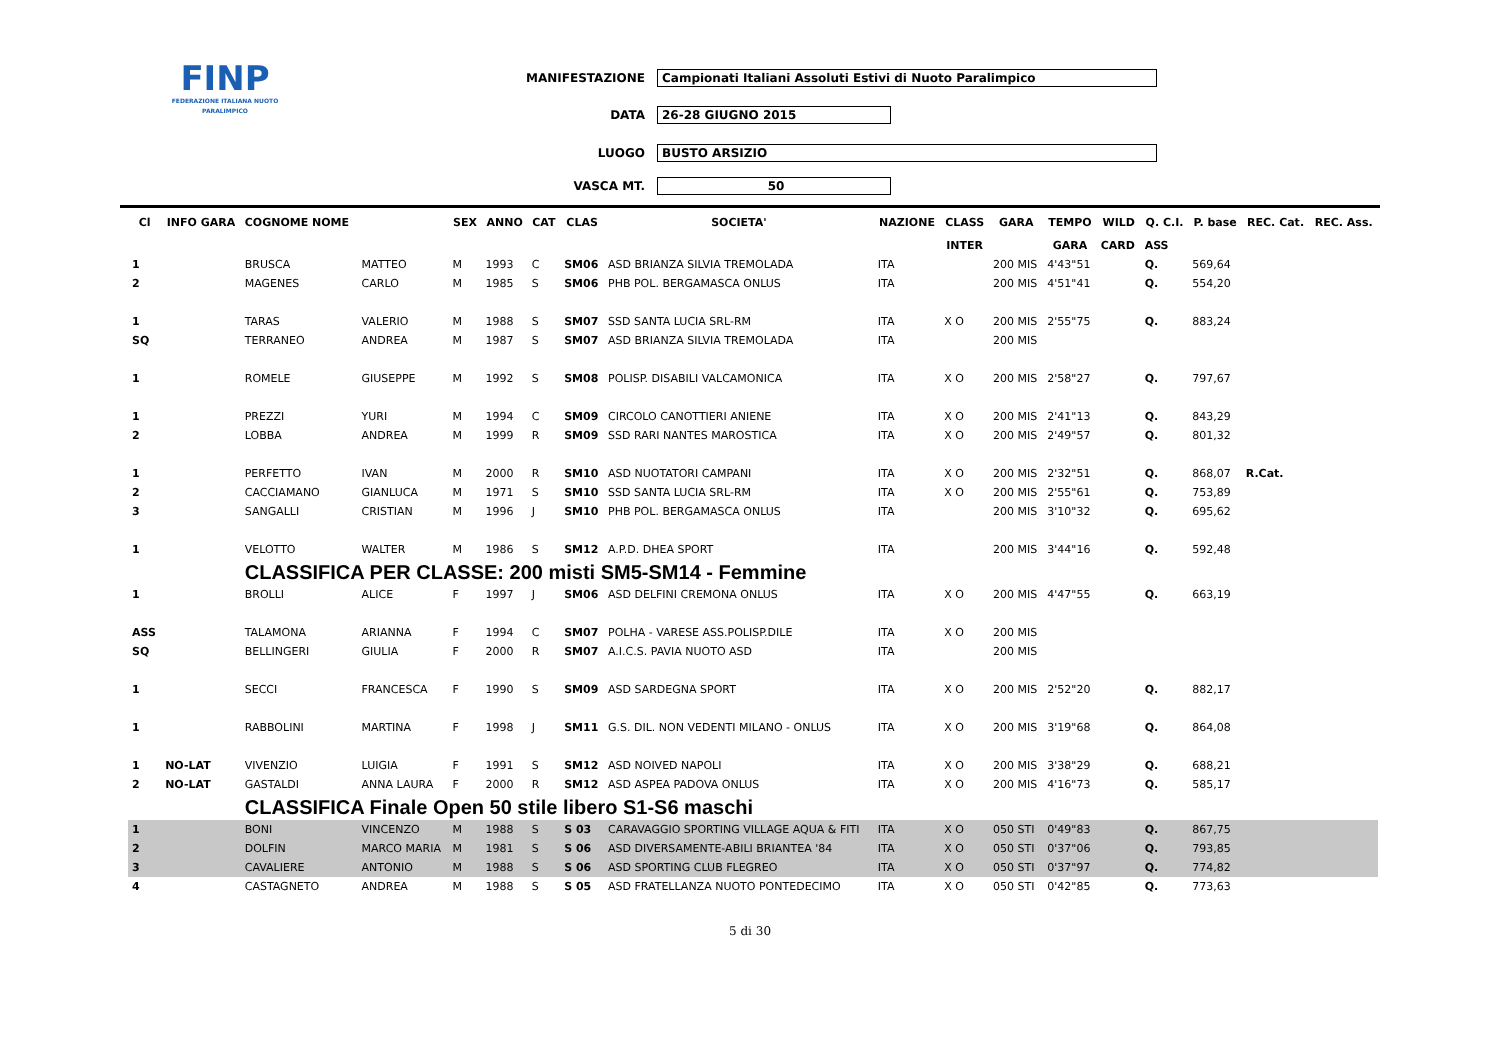FINP
FEDERAZIONE ITALIANA NUOTO PARALIMPICO
MANIFESTAZIONE Campionati Italiani Assoluti Estivi di Nuoto Paralimpico
DATA 26-28 GIUGNO 2015
LUOGO BUSTO ARSIZIO
VASCA MT. 50
| Cl | INFO GARA | COGNOME NOME | | SEX | ANNO | CAT | CLAS | SOCIETA' | NAZIONE | CLASS | GARA | TEMPO | WILD | Q. C.I. | P. base | REC. Cat. | REC. Ass. |
| --- | --- | --- | --- | --- | --- | --- | --- | --- | --- | --- | --- | --- | --- | --- | --- | --- | --- |
| | | | | | | | | | | INTER | | GARA | CARD | ASS | | | |
| 1 | | BRUSCA | MATTEO | M | 1993 | C | SM06 | ASD BRIANZA SILVIA TREMOLADA | ITA | | 200 MIS | 4'43"51 | | Q. | 569,64 | | |
| 2 | | MAGENES | CARLO | M | 1985 | S | SM06 | PHB POL. BERGAMASCA ONLUS | ITA | | 200 MIS | 4'51"41 | | Q. | 554,20 | | |
| 1 | | TARAS | VALERIO | M | 1988 | S | SM07 | SSD SANTA LUCIA SRL-RM | ITA | X O | 200 MIS | 2'55"75 | | Q. | 883,24 | | |
| SQ | | TERRANEO | ANDREA | M | 1987 | S | SM07 | ASD BRIANZA SILVIA TREMOLADA | ITA | | 200 MIS | | | | | | |
| 1 | | ROMELE | GIUSEPPE | M | 1992 | S | SM08 | POLISP. DISABILI VALCAMONICA | ITA | X O | 200 MIS | 2'58"27 | | Q. | 797,67 | | |
| 1 | | PREZZI | YURI | M | 1994 | C | SM09 | CIRCOLO CANOTTIERI ANIENE | ITA | X O | 200 MIS | 2'41"13 | | Q. | 843,29 | | |
| 2 | | LOBBA | ANDREA | M | 1999 | R | SM09 | SSD RARI NANTES MAROSTICA | ITA | X O | 200 MIS | 2'49"57 | | Q. | 801,32 | | |
| 1 | | PERFETTO | IVAN | M | 2000 | R | SM10 | ASD NUOTATORI CAMPANI | ITA | X O | 200 MIS | 2'32"51 | | Q. | 868,07 | R.Cat. | |
| 2 | | CACCIAMANO | GIANLUCA | M | 1971 | S | SM10 | SSD SANTA LUCIA SRL-RM | ITA | X O | 200 MIS | 2'55"61 | | Q. | 753,89 | | |
| 3 | | SANGALLI | CRISTIAN | M | 1996 | J | SM10 | PHB POL. BERGAMASCA ONLUS | ITA | | 200 MIS | 3'10"32 | | Q. | 695,62 | | |
| 1 | | VELOTTO | WALTER | M | 1986 | S | SM12 | A.P.D. DHEA SPORT | ITA | | 200 MIS | 3'44"16 | | Q. | 592,48 | | |
| | | CLASSIFICA PER CLASSE: 200 misti SM5-SM14 - Femmine | | | | | | | | | | | | | | | |
| 1 | | BROLLI | ALICE | F | 1997 | J | SM06 | ASD DELFINI CREMONA ONLUS | ITA | X O | 200 MIS | 4'47"55 | | Q. | 663,19 | | |
| ASS | | TALAMONA | ARIANNA | F | 1994 | C | SM07 | POLHA - VARESE ASS.POLISP.DILE | ITA | X O | 200 MIS | | | | | | |
| SQ | | BELLINGERI | GIULIA | F | 2000 | R | SM07 | A.I.C.S. PAVIA NUOTO ASD | ITA | | 200 MIS | | | | | | |
| 1 | | SECCI | FRANCESCA | F | 1990 | S | SM09 | ASD SARDEGNA SPORT | ITA | X O | 200 MIS | 2'52"20 | | Q. | 882,17 | | |
| 1 | | RABBOLINI | MARTINA | F | 1998 | J | SM11 | G.S. DIL. NON VEDENTI MILANO - ONLUS | ITA | X O | 200 MIS | 3'19"68 | | Q. | 864,08 | | |
| 1 | NO-LAT | VIVENZIO | LUIGIA | F | 1991 | S | SM12 | ASD NOIVED NAPOLI | ITA | X O | 200 MIS | 3'38"29 | | Q. | 688,21 | | |
| 2 | NO-LAT | GASTALDI | ANNA LAURA | F | 2000 | R | SM12 | ASD ASPEA PADOVA ONLUS | ITA | X O | 200 MIS | 4'16"73 | | Q. | 585,17 | | |
| | | CLASSIFICA Finale Open 50 stile libero S1-S6 maschi | | | | | | | | | | | | | | | |
| 1 | | BONI | VINCENZO | M | 1988 | S | S 03 | CARAVAGGIO SPORTING VILLAGE AQUA & FITI | ITA | X O | 050 STI | 0'49"83 | | Q. | 867,75 | | |
| 2 | | DOLFIN | MARCO MARIA | M | 1981 | S | S 06 | ASD DIVERSAMENTE-ABILI BRIANTEA '84 | ITA | X O | 050 STI | 0'37"06 | | Q. | 793,85 | | |
| 3 | | CAVALIERE | ANTONIO | M | 1988 | S | S 06 | ASD SPORTING CLUB FLEGREO | ITA | X O | 050 STI | 0'37"97 | | Q. | 774,82 | | |
| 4 | | CASTAGNETO | ANDREA | M | 1988 | S | S 05 | ASD FRATELLANZA NUOTO PONTEDECIMO | ITA | X O | 050 STI | 0'42"85 | | Q. | 773,63 | | |
5 di 30